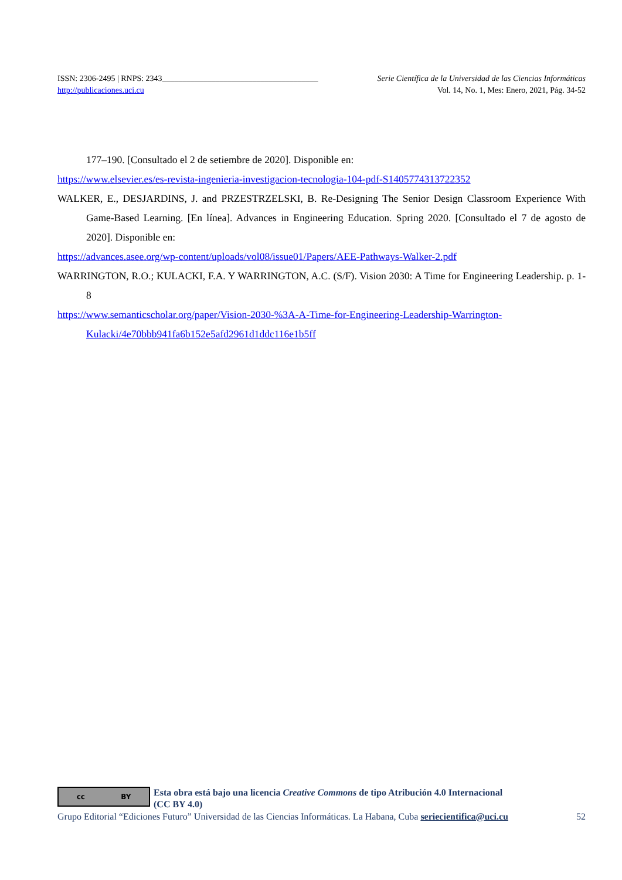ISSN: 2306-2495 | RNPS: 2343______________________________________ Serie Científica de la Universidad de las Ciencias Informáticas
http://publicaciones.uci.cu Vol. 14, No. 1, Mes: Enero, 2021, Pág. 34-52
177–190. [Consultado el 2 de setiembre de 2020]. Disponible en:
https://www.elsevier.es/es-revista-ingenieria-investigacion-tecnologia-104-pdf-S1405774313722352
WALKER, E., DESJARDINS, J. and PRZESTRZELSKI, B. Re-Designing The Senior Design Classroom Experience With Game-Based Learning. [En línea]. Advances in Engineering Education. Spring 2020. [Consultado el 7 de agosto de 2020]. Disponible en:
https://advances.asee.org/wp-content/uploads/vol08/issue01/Papers/AEE-Pathways-Walker-2.pdf
WARRINGTON, R.O.; KULACKI, F.A. Y WARRINGTON, A.C. (S/F). Vision 2030: A Time for Engineering Leadership. p. 1-8
https://www.semanticscholar.org/paper/Vision-2030-%3A-A-Time-for-Engineering-Leadership-Warrington-Kulacki/4e70bbb941fa6b152e5afd2961d1ddc116e1b5ff
cc BY
Esta obra está bajo una licencia Creative Commons de tipo Atribución 4.0 Internacional
(CC BY 4.0)
Grupo Editorial “Ediciones Futuro” Universidad de las Ciencias Informáticas. La Habana, Cuba seriecientifica@uci.cu 52